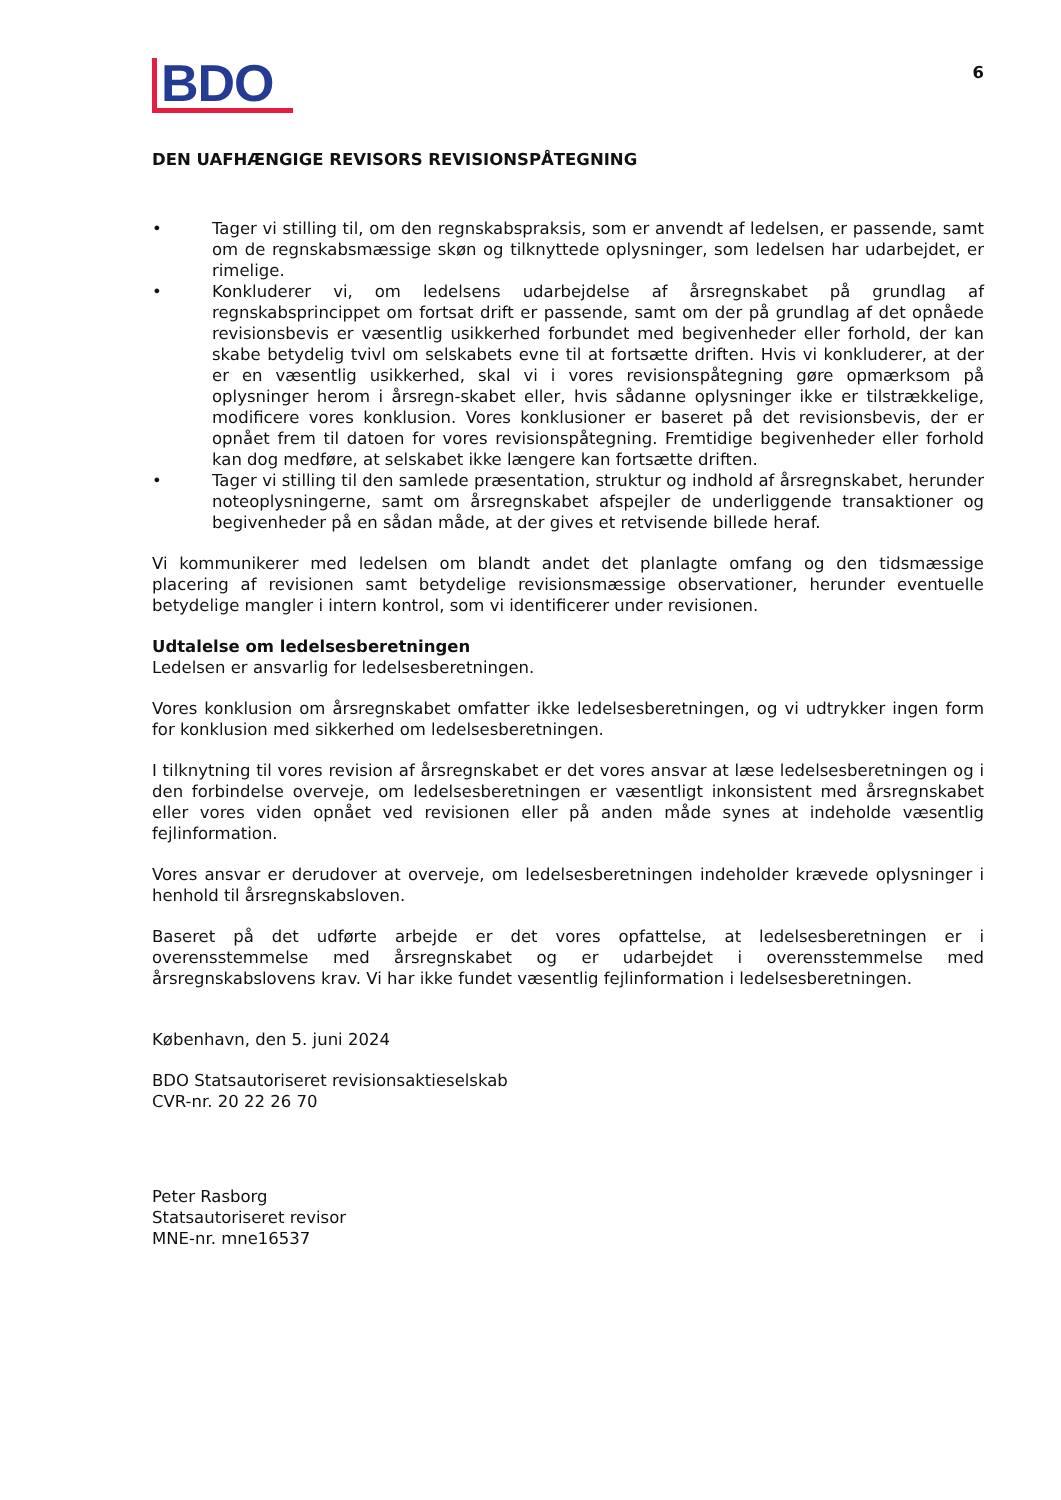BDO
6
DEN UAFHÆNGIGE REVISORS REVISIONSPÅTEGNING
• Tager vi stilling til, om den regnskabspraksis, som er anvendt af ledelsen, er passende, samt om de regnskabsmæssige skøn og tilknyttede oplysninger, som ledelsen har udarbejdet, er rimelige.
• Konkluderer vi, om ledelsens udarbejdelse af årsregnskabet på grundlag af regnskabsprincippet om fortsat drift er passende, samt om der på grundlag af det opnåede revisionsbevis er væsentlig usikkerhed forbundet med begivenheder eller forhold, der kan skabe betydelig tvivl om selskabets evne til at fortsætte driften. Hvis vi konkluderer, at der er en væsentlig usikkerhed, skal vi i vores revisionspåtegning gøre opmærksom på oplysninger herom i årsregn-skabet eller, hvis sådanne oplysninger ikke er tilstrækkelige, modificere vores konklusion. Vores konklusioner er baseret på det revisionsbevis, der er opnået frem til datoen for vores revisionspåtegning. Fremtidige begivenheder eller forhold kan dog medføre, at selskabet ikke længere kan fortsætte driften.
• Tager vi stilling til den samlede præsentation, struktur og indhold af årsregnskabet, herunder noteoplysningerne, samt om årsregnskabet afspejler de underliggende transaktioner og begivenheder på en sådan måde, at der gives et retvisende billede heraf.
Vi kommunikerer med ledelsen om blandt andet det planlagte omfang og den tidsmæssige placering af revisionen samt betydelige revisionsmæssige observationer, herunder eventuelle betydelige mangler i intern kontrol, som vi identificerer under revisionen.
Udtalelse om ledelsesberetningen
Ledelsen er ansvarlig for ledelsesberetningen.
Vores konklusion om årsregnskabet omfatter ikke ledelsesberetningen, og vi udtrykker ingen form for konklusion med sikkerhed om ledelsesberetningen.
I tilknytning til vores revision af årsregnskabet er det vores ansvar at læse ledelsesberetningen og i den forbindelse overveje, om ledelsesberetningen er væsentligt inkonsistent med årsregnskabet eller vores viden opnået ved revisionen eller på anden måde synes at indeholde væsentlig fejlinformation.
Vores ansvar er derudover at overveje, om ledelsesberetningen indeholder krævede oplysninger i henhold til årsregnskabsloven.
Baseret på det udførte arbejde er det vores opfattelse, at ledelsesberetningen er i overensstemmelse med årsregnskabet og er udarbejdet i overensstemmelse med årsregnskabslovens krav. Vi har ikke fundet væsentlig fejlinformation i ledelsesberetningen.
København, den 5. juni 2024
BDO Statsautoriseret revisionsaktieselskab
CVR-nr. 20 22 26 70
Peter Rasborg
Statsautoriseret revisor
MNE-nr. mne16537